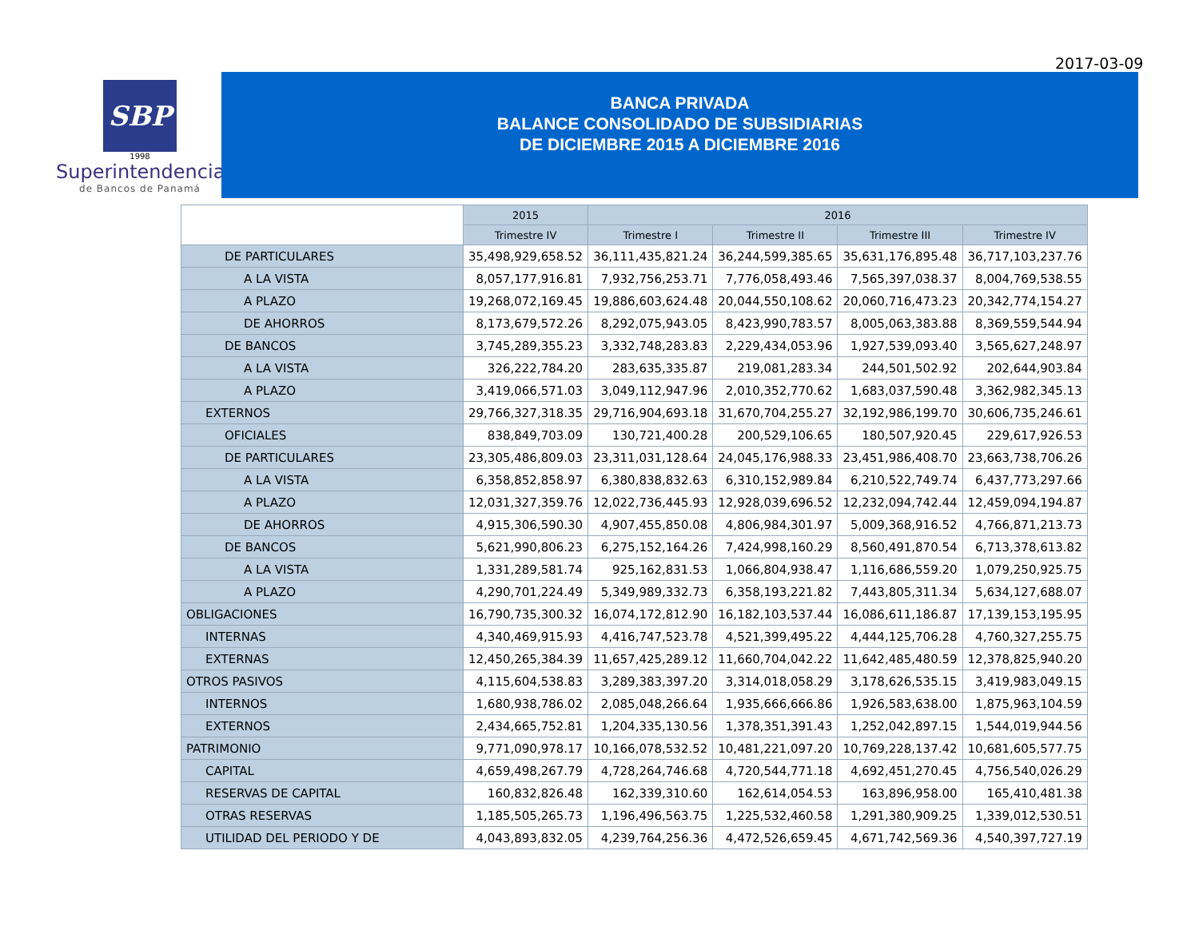2017-03-09
SBP
1998
Superintendencia
de Bancos de Panamá
BANCA PRIVADA
BALANCE CONSOLIDADO DE SUBSIDIARIAS
DE DICIEMBRE 2015 A DICIEMBRE 2016
| | 2015 | 2016 | | | |
| --- | --- | --- | --- | --- | --- |
| | Trimestre IV | Trimestre I | Trimestre II | Trimestre III | Trimestre IV |
| DE PARTICULARES | 35,498,929,658.52 | 36,111,435,821.24 | 36,244,599,385.65 | 35,631,176,895.48 | 36,717,103,237.76 |
| A LA VISTA | 8,057,177,916.81 | 7,932,756,253.71 | 7,776,058,493.46 | 7,565,397,038.37 | 8,004,769,538.55 |
| A PLAZO | 19,268,072,169.45 | 19,886,603,624.48 | 20,044,550,108.62 | 20,060,716,473.23 | 20,342,774,154.27 |
| DE AHORROS | 8,173,679,572.26 | 8,292,075,943.05 | 8,423,990,783.57 | 8,005,063,383.88 | 8,369,559,544.94 |
| DE BANCOS | 3,745,289,355.23 | 3,332,748,283.83 | 2,229,434,053.96 | 1,927,539,093.40 | 3,565,627,248.97 |
| A LA VISTA | 326,222,784.20 | 283,635,335.87 | 219,081,283.34 | 244,501,502.92 | 202,644,903.84 |
| A PLAZO | 3,419,066,571.03 | 3,049,112,947.96 | 2,010,352,770.62 | 1,683,037,590.48 | 3,362,982,345.13 |
| EXTERNOS | 29,766,327,318.35 | 29,716,904,693.18 | 31,670,704,255.27 | 32,192,986,199.70 | 30,606,735,246.61 |
| OFICIALES | 838,849,703.09 | 130,721,400.28 | 200,529,106.65 | 180,507,920.45 | 229,617,926.53 |
| DE PARTICULARES | 23,305,486,809.03 | 23,311,031,128.64 | 24,045,176,988.33 | 23,451,986,408.70 | 23,663,738,706.26 |
| A LA VISTA | 6,358,852,858.97 | 6,380,838,832.63 | 6,310,152,989.84 | 6,210,522,749.74 | 6,437,773,297.66 |
| A PLAZO | 12,031,327,359.76 | 12,022,736,445.93 | 12,928,039,696.52 | 12,232,094,742.44 | 12,459,094,194.87 |
| DE AHORROS | 4,915,306,590.30 | 4,907,455,850.08 | 4,806,984,301.97 | 5,009,368,916.52 | 4,766,871,213.73 |
| DE BANCOS | 5,621,990,806.23 | 6,275,152,164.26 | 7,424,998,160.29 | 8,560,491,870.54 | 6,713,378,613.82 |
| A LA VISTA | 1,331,289,581.74 | 925,162,831.53 | 1,066,804,938.47 | 1,116,686,559.20 | 1,079,250,925.75 |
| A PLAZO | 4,290,701,224.49 | 5,349,989,332.73 | 6,358,193,221.82 | 7,443,805,311.34 | 5,634,127,688.07 |
| OBLIGACIONES | 16,790,735,300.32 | 16,074,172,812.90 | 16,182,103,537.44 | 16,086,611,186.87 | 17,139,153,195.95 |
| INTERNAS | 4,340,469,915.93 | 4,416,747,523.78 | 4,521,399,495.22 | 4,444,125,706.28 | 4,760,327,255.75 |
| EXTERNAS | 12,450,265,384.39 | 11,657,425,289.12 | 11,660,704,042.22 | 11,642,485,480.59 | 12,378,825,940.20 |
| OTROS PASIVOS | 4,115,604,538.83 | 3,289,383,397.20 | 3,314,018,058.29 | 3,178,626,535.15 | 3,419,983,049.15 |
| INTERNOS | 1,680,938,786.02 | 2,085,048,266.64 | 1,935,666,666.86 | 1,926,583,638.00 | 1,875,963,104.59 |
| EXTERNOS | 2,434,665,752.81 | 1,204,335,130.56 | 1,378,351,391.43 | 1,252,042,897.15 | 1,544,019,944.56 |
| PATRIMONIO | 9,771,090,978.17 | 10,166,078,532.52 | 10,481,221,097.20 | 10,769,228,137.42 | 10,681,605,577.75 |
| CAPITAL | 4,659,498,267.79 | 4,728,264,746.68 | 4,720,544,771.18 | 4,692,451,270.45 | 4,756,540,026.29 |
| RESERVAS DE CAPITAL | 160,832,826.48 | 162,339,310.60 | 162,614,054.53 | 163,896,958.00 | 165,410,481.38 |
| OTRAS RESERVAS | 1,185,505,265.73 | 1,196,496,563.75 | 1,225,532,460.58 | 1,291,380,909.25 | 1,339,012,530.51 |
| UTILIDAD DEL PERIODO Y DE | 4,043,893,832.05 | 4,239,764,256.36 | 4,472,526,659.45 | 4,671,742,569.36 | 4,540,397,727.19 |